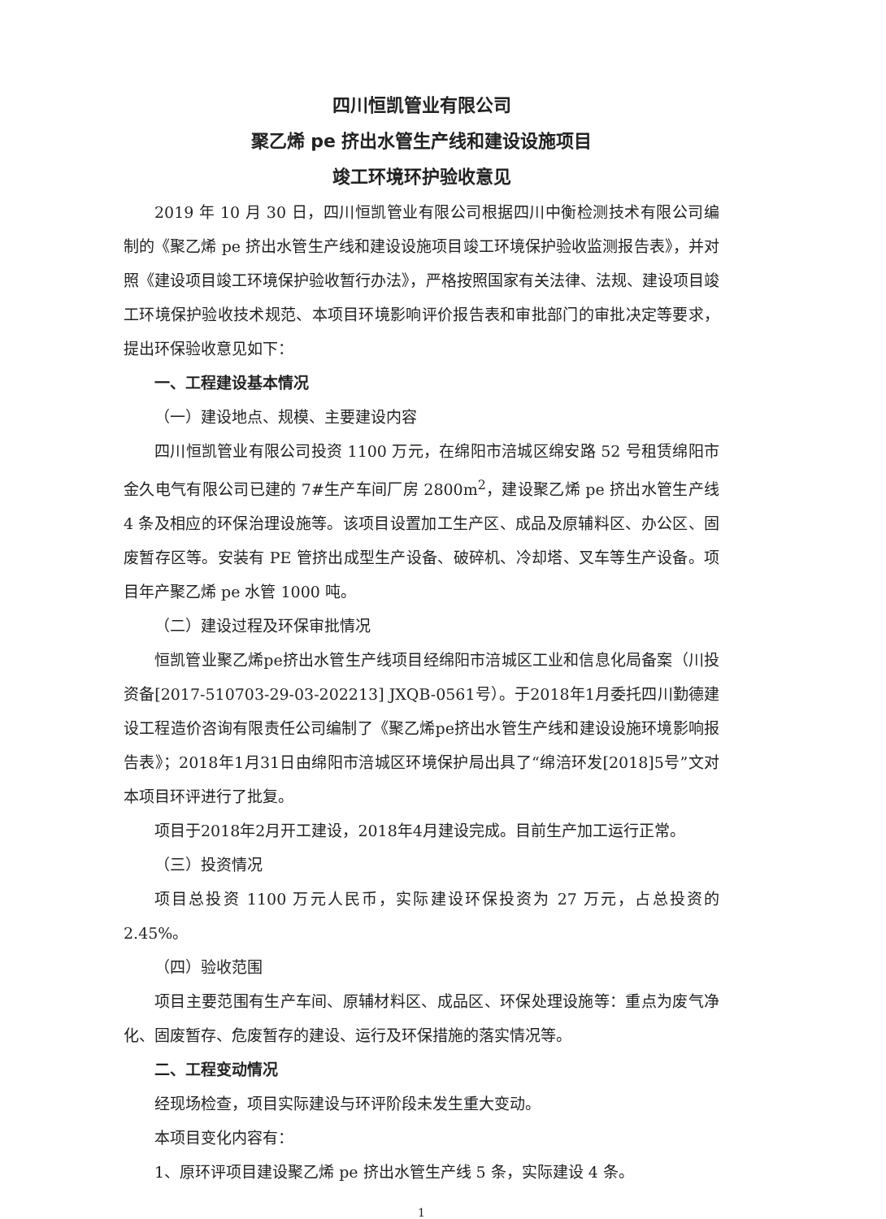四川恒凯管业有限公司
聚乙烯 pe 挤出水管生产线和建设设施项目
竣工环境环护验收意见
2019 年 10 月 30 日，四川恒凯管业有限公司根据四川中衡检测技术有限公司编制的《聚乙烯 pe 挤出水管生产线和建设设施项目竣工环境保护验收监测报告表》，并对照《建设项目竣工环境保护验收暂行办法》，严格按照国家有关法律、法规、建设项目竣工环境保护验收技术规范、本项目环境影响评价报告表和审批部门的审批决定等要求，提出环保验收意见如下：
一、工程建设基本情况
（一）建设地点、规模、主要建设内容
四川恒凯管业有限公司投资 1100 万元，在绵阳市涪城区绵安路 52 号租赁绵阳市金久电气有限公司已建的 7#生产车间厂房 2800m<sup>2</sup>，建设聚乙烯 pe 挤出水管生产线 4 条及相应的环保治理设施等。该项目设置加工生产区、成品及原辅料区、办公区、固废暂存区等。安装有 PE 管挤出成型生产设备、破碎机、冷却塔、叉车等生产设备。项目年产聚乙烯 pe 水管 1000 吨。
（二）建设过程及环保审批情况
恒凯管业聚乙烯pe挤出水管生产线项目经绵阳市涪城区工业和信息化局备案（川投资备[2017-510703-29-03-202213] JXQB-0561号）。于2018年1月委托四川勤德建设工程造价咨询有限责任公司编制了《聚乙烯pe挤出水管生产线和建设设施环境影响报告表》；2018年1月31日由绵阳市涪城区环境保护局出具了“绵涪环发[2018]5号”文对本项目环评进行了批复。
项目于2018年2月开工建设，2018年4月建设完成。目前生产加工运行正常。
（三）投资情况
项目总投资 1100 万元人民币，实际建设环保投资为 27 万元，占总投资的 2.45%。
（四）验收范围
项目主要范围有生产车间、原辅材料区、成品区、环保处理设施等：重点为废气净化、固废暂存、危废暂存的建设、运行及环保措施的落实情况等。
二、工程变动情况
经现场检查，项目实际建设与环评阶段未发生重大变动。
本项目变化内容有：
1、原环评项目建设聚乙烯 pe 挤出水管生产线 5 条，实际建设 4 条。
1